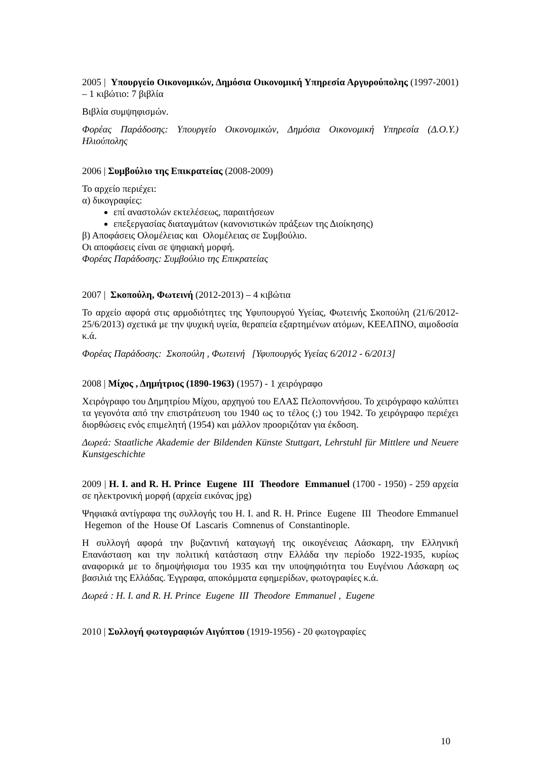2005 | Υπουργείο Οικονομικών, Δημόσια Οικονομική Υπηρεσία Αργυρούπολης (1997-2001) – 1 κιβώτιο: 7 βιβλία
Βιβλία συμψηφισμών.
Φορέας Παράδοσης: Υπουργείο Οικονομικών, Δημόσια Οικονομική Υπηρεσία (Δ.Ο.Υ.) Ηλιούπολης
2006 | Συμβούλιο της Επικρατείας (2008-2009)
Το αρχείο περιέχει:
α) δικογραφίες:
επί αναστολών εκτελέσεως, παραιτήσεων
επεξεργασίας διαταγμάτων (κανονιστικών πράξεων της Διοίκησης)
β) Αποφάσεις Ολομέλειας και Ολομέλειας σε Συμβούλιο.
Οι αποφάσεις είναι σε ψηφιακή μορφή.
Φορέας Παράδοσης: Συμβούλιο της Επικρατείας
2007 | Σκοπούλη, Φωτεινή (2012-2013) – 4 κιβώτια
Το αρχείο αφορά στις αρμοδιότητες της Υφυπουργού Υγείας, Φωτεινής Σκοπούλη (21/6/2012-25/6/2013) σχετικά με την ψυχική υγεία, θεραπεία εξαρτημένων ατόμων, ΚΕΕΛΠΝΟ, αιμοδοσία κ.ά.
Φορέας Παράδοσης: Σκοπούλη , Φωτεινή [Υφυπουργός Υγείας 6/2012 - 6/2013]
2008 | Μίχος , Δημήτριος (1890-1963) (1957) - 1 χειρόγραφο
Χειρόγραφο του Δημητρίου Μίχου, αρχηγού του ΕΛΑΣ Πελοποννήσου. Το χειρόγραφο καλύπτει τα γεγονότα από την επιστράτευση του 1940 ως το τέλος (;) του 1942. Το χειρόγραφο περιέχει διορθώσεις ενός επιμελητή (1954) και μάλλον προοριζόταν για έκδοση.
Δωρεά: Staatliche Akademie der Bildenden Künste Stuttgart, Lehrstuhl für Mittlere und Neuere Kunstgeschichte
2009 | H. I. and R. H. Prince Eugene III Theodore Emmanuel (1700 - 1950) - 259 αρχεία σε ηλεκτρονική μορφή (αρχεία εικόνας jpg)
Ψηφιακά αντίγραφα της συλλογής του H. I. and R. H. Prince Eugene III Theodore Emmanuel Hegemon of the House Of Lascaris Comnenus of Constantinople.
Η συλλογή αφορά την βυζαντινή καταγωγή της οικογένειας Λάσκαρη, την Ελληνική Επανάσταση και την πολιτική κατάσταση στην Ελλάδα την περίοδο 1922-1935, κυρίως αναφορικά με το δημοψήφισμα του 1935 και την υποψηφιότητα του Ευγένιου Λάσκαρη ως βασιλιά της Ελλάδας. Έγγραφα, αποκόμματα εφημερίδων, φωτογραφίες κ.ά.
Δωρεά : H. I. and R. H. Prince Eugene III Theodore Emmanuel , Eugene
2010 | Συλλογή φωτογραφιών Αιγύπτου (1919-1956) - 20 φωτογραφίες
10